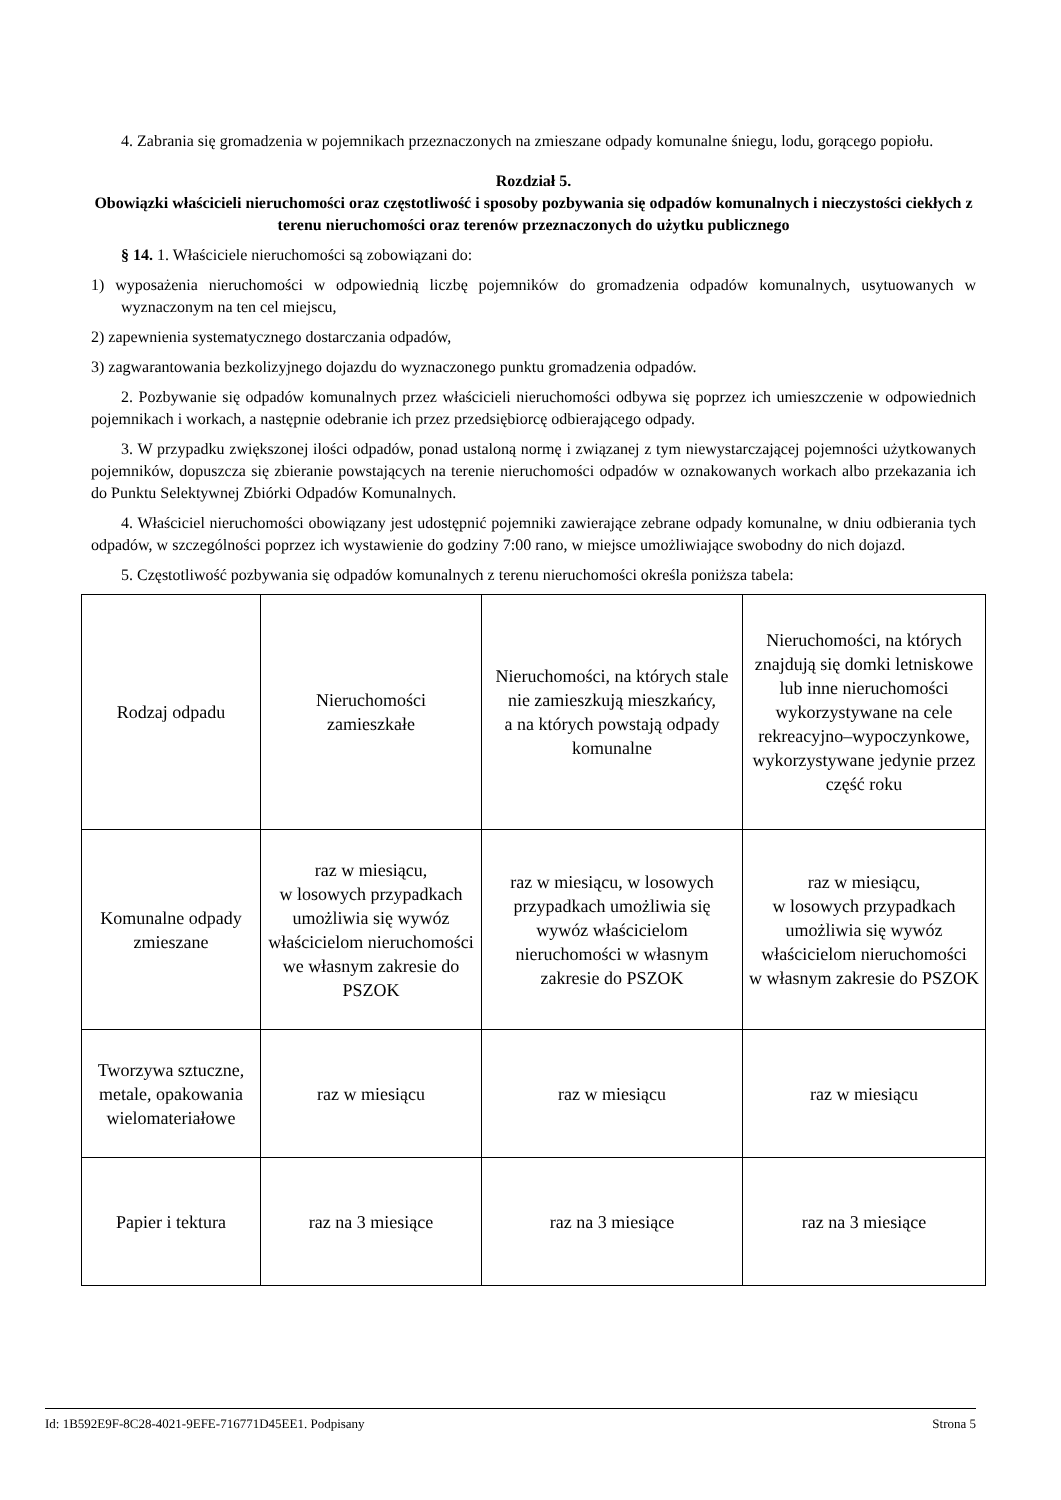4. Zabrania się gromadzenia w pojemnikach przeznaczonych na zmieszane odpady komunalne śniegu, lodu, gorącego popiołu.
Rozdział 5.
Obowiązki właścicieli nieruchomości oraz częstotliwość i sposoby pozbywania się odpadów komunalnych i nieczystości ciekłych z terenu nieruchomości oraz terenów przeznaczonych do użytku publicznego
§ 14. 1. Właściciele nieruchomości są zobowiązani do:
1) wyposażenia nieruchomości w odpowiednią liczbę pojemników do gromadzenia odpadów komunalnych, usytuowanych w wyznaczonym na ten cel miejscu,
2) zapewnienia systematycznego dostarczania odpadów,
3) zagwarantowania bezkolizyjnego dojazdu do wyznaczonego punktu gromadzenia odpadów.
2. Pozbywanie się odpadów komunalnych przez właścicieli nieruchomości odbywa się poprzez ich umieszczenie w odpowiednich pojemnikach i workach, a następnie odebranie ich przez przedsiębiorcę odbierającego odpady.
3. W przypadku zwiększonej ilości odpadów, ponad ustaloną normę i związanej z tym niewystarczającej pojemności użytkowanych pojemników, dopuszcza się zbieranie powstających na terenie nieruchomości odpadów w oznakowanych workach albo przekazania ich do Punktu Selektywnej Zbiórki Odpadów Komunalnych.
4. Właściciel nieruchomości obowiązany jest udostępnić pojemniki zawierające zebrane odpady komunalne, w dniu odbierania tych odpadów, w szczególności poprzez ich wystawienie do godziny 7:00 rano, w miejsce umożliwiające swobodny do nich dojazd.
5. Częstotliwość pozbywania się odpadów komunalnych z terenu nieruchomości określa poniższa tabela:
| Rodzaj odpadu | Nieruchomości zamieszkałe | Nieruchomości, na których stale nie zamieszkują mieszkańcy, a na których powstają odpady komunalne | Nieruchomości, na których znajdują się domki letniskowe lub inne nieruchomości wykorzystywane na cele rekreacyjno–wypoczynkowe, wykorzystywane jedynie przez część roku |
| Komunalne odpady zmieszane | raz w miesiącu, w losowych przypadkach umożliwia się wywóz właścicielom nieruchomości we własnym zakresie do PSZOK | raz w miesiącu, w losowych przypadkach umożliwia się wywóz właścicielom nieruchomości w własnym zakresie do PSZOK | raz w miesiącu, w losowych przypadkach umożliwia się wywóz właścicielom nieruchomości w własnym zakresie do PSZOK |
| Tworzywa sztuczne, metale, opakowania wielomateriałowe | raz w miesiącu | raz w miesiącu | raz w miesiącu |
| Papier i tektura | raz na 3 miesiące | raz na 3 miesiące | raz na 3 miesiące |
Id: 1B592E9F-8C28-4021-9EFE-716771D45EE1. Podpisany Strona 5